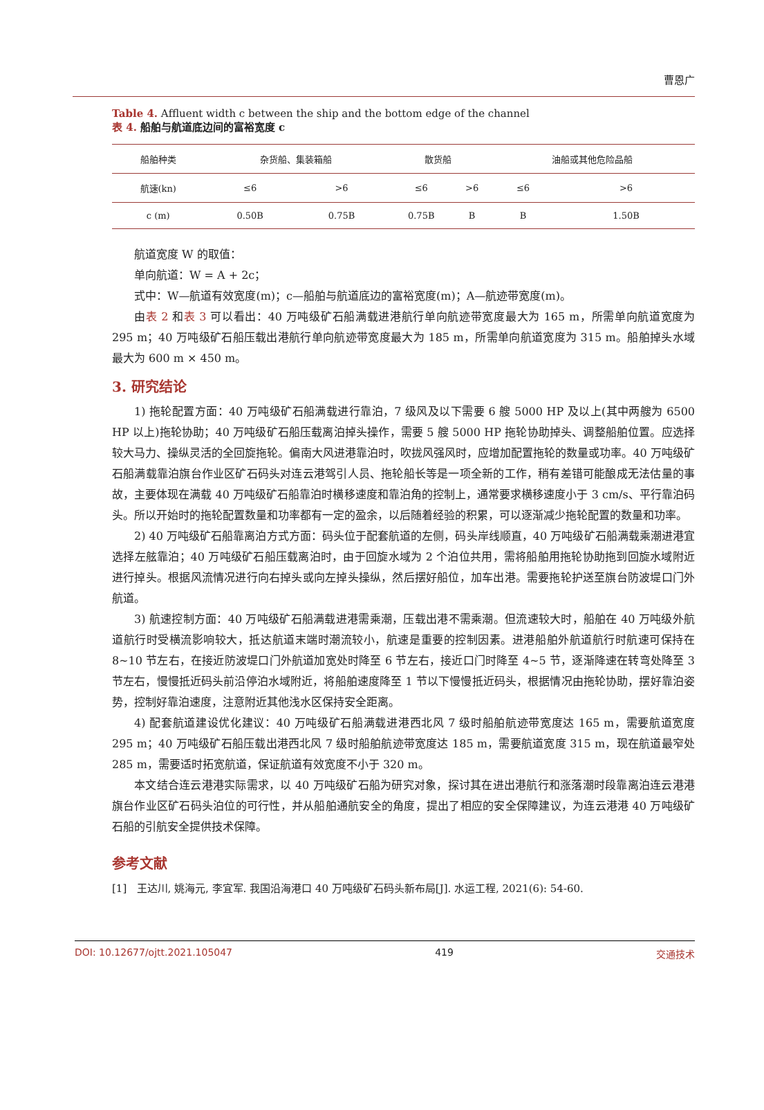曹恩广
Table 4. Affluent width c between the ship and the bottom edge of the channel
表 4. 船舶与航道底边间的富裕宽度 c
| 船舶种类 | 杂货船、集装箱船 | | 散货船 | | 油船或其他危险品船 | |
| --- | --- | --- | --- | --- | --- | --- |
| 航速(kn) | ≤6 | >6 | ≤6 | >6 | ≤6 | >6 |
| c (m) | 0.50B | 0.75B | 0.75B | B | B | 1.50B |
航道宽度 W 的取值：
单向航道：W = A + 2c；
式中：W—航道有效宽度(m)；c—船舶与航道底边的富裕宽度(m)；A—航迹带宽度(m)。
由表 2 和表 3 可以看出：40 万吨级矿石船满载进港航行单向航迹带宽度最大为 165 m，所需单向航道宽度为 295 m；40 万吨级矿石船压载出港航行单向航迹带宽度最大为 185 m，所需单向航道宽度为 315 m。船舶掉头水域最大为 600 m × 450 m。
3. 研究结论
1) 拖轮配置方面：40 万吨级矿石船满载进行靠泊，7 级风及以下需要 6 艘 5000 HP 及以上(其中两艘为 6500 HP 以上)拖轮协助；40 万吨级矿石船压载离泊掉头操作，需要 5 艘 5000 HP 拖轮协助掉头、调整船舶位置。应选择较大马力、操纵灵活的全回旋拖轮。偏南大风进港靠泊时，吹拢风强风时，应增加配置拖轮的数量或功率。40 万吨级矿石船满载靠泊旗台作业区矿石码头对连云港驾引人员、拖轮船长等是一项全新的工作，稍有差错可能酿成无法估量的事故，主要体现在满载 40 万吨级矿石船靠泊时横移速度和靠泊角的控制上，通常要求横移速度小于 3 cm/s、平行靠泊码头。所以开始时的拖轮配置数量和功率都有一定的盈余，以后随着经验的积累，可以逐渐减少拖轮配置的数量和功率。
2) 40 万吨级矿石船靠离泊方式方面：码头位于配套航道的左侧，码头岸线顺直，40 万吨级矿石船满载乘潮进港宜选择左舷靠泊；40 万吨级矿石船压载离泊时，由于回旋水域为 2 个泊位共用，需将船舶用拖轮协助拖到回旋水域附近进行掉头。根据风流情况进行向右掉头或向左掉头操纵，然后摆好船位，加车出港。需要拖轮护送至旗台防波堤口门外航道。
3) 航速控制方面：40 万吨级矿石船满载进港需乘潮，压载出港不需乘潮。但流速较大时，船舶在 40 万吨级外航道航行时受横流影响较大，抵达航道末端时潮流较小，航速是重要的控制因素。进港船舶外航道航行时航速可保持在 8~10 节左右，在接近防波堤口门外航道加宽处时降至 6 节左右，接近口门时降至 4~5 节，逐渐降速在转弯处降至 3 节左右，慢慢抵近码头前沿停泊水域附近，将船舶速度降至 1 节以下慢慢抵近码头，根据情况由拖轮协助，摆好靠泊姿势，控制好靠泊速度，注意附近其他浅水区保持安全距离。
4) 配套航道建设优化建议：40 万吨级矿石船满载进港西北风 7 级时船舶航迹带宽度达 165 m，需要航道宽度 295 m；40 万吨级矿石船压载出港西北风 7 级时船舶航迹带宽度达 185 m，需要航道宽度 315 m，现在航道最窄处 285 m，需要适时拓宽航道，保证航道有效宽度不小于 320 m。
本文结合连云港港实际需求，以 40 万吨级矿石船为研究对象，探讨其在进出港航行和涨落潮时段靠离泊连云港港旗台作业区矿石码头泊位的可行性，并从船舶通航安全的角度，提出了相应的安全保障建议，为连云港港 40 万吨级矿石船的引航安全提供技术保障。
参考文献
[1] 王达川, 姚海元, 李宜军. 我国沿海港口 40 万吨级矿石码头新布局[J]. 水运工程, 2021(6): 54-60.
DOI: 10.12677/ojtt.2021.105047 419 交通技术